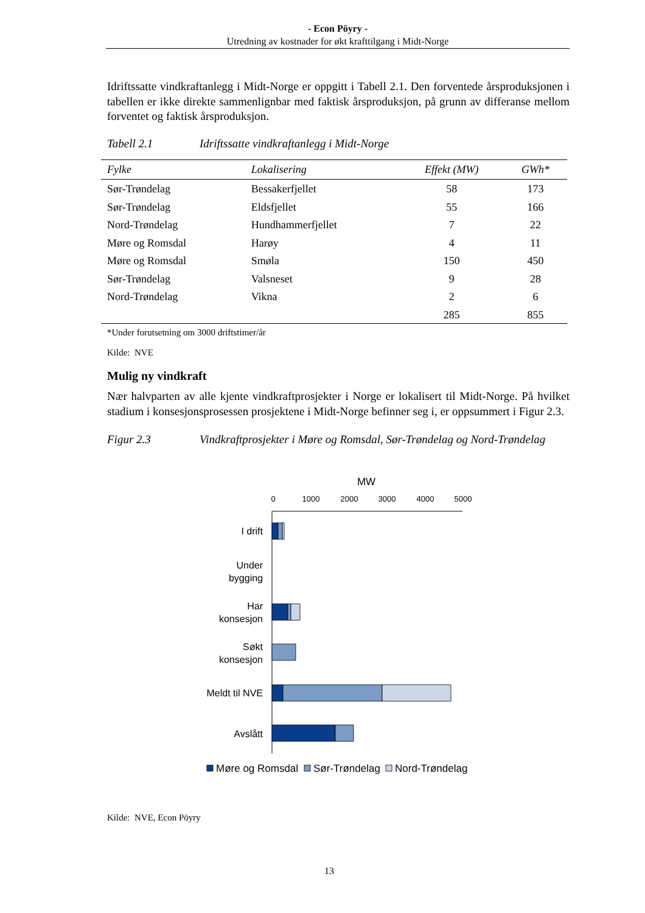- Econ Pöyry -
Utredning av kostnader for økt krafttilgang i Midt-Norge
Idriftssatte vindkraftanlegg i Midt-Norge er oppgitt i Tabell 2.1. Den forventede årsproduksjonen i tabellen er ikke direkte sammenlignbar med faktisk årsproduksjon, på grunn av differanse mellom forventet og faktisk årsproduksjon.
Tabell 2.1 Idriftssatte vindkraftanlegg i Midt-Norge
| Fylke | Lokalisering | Effekt (MW) | GWh* |
| --- | --- | --- | --- |
| Sør-Trøndelag | Bessakerfjellet | 58 | 173 |
| Sør-Trøndelag | Eldsfjellet | 55 | 166 |
| Nord-Trøndelag | Hundhammerfjellet | 7 | 22 |
| Møre og Romsdal | Harøy | 4 | 11 |
| Møre og Romsdal | Smøla | 150 | 450 |
| Sør-Trøndelag | Valsneset | 9 | 28 |
| Nord-Trøndelag | Vikna | 2 | 6 |
| | | 285 | 855 |
*Under forutsetning om 3000 driftstimer/år
Kilde: NVE
Mulig ny vindkraft
Nær halvparten av alle kjente vindkraftprosjekter i Norge er lokalisert til Midt-Norge. På hvilket stadium i konsesjonsprosessen prosjektene i Midt-Norge befinner seg i, er oppsummert i Figur 2.3.
Figur 2.3 Vindkraftprosjekter i Møre og Romsdal, Sør-Trøndelag og Nord-Trøndelag
MW
0
1000
2000
3000
4000
5000
I drift
Under
bygging
Har
konsesjon
Søkt
konsesjon
Meldt til NVE
Avslått
Møre og Romsdal
Sør-Trøndelag
Nord-Trøndelag
Kilde: NVE, Econ Pöyry
13